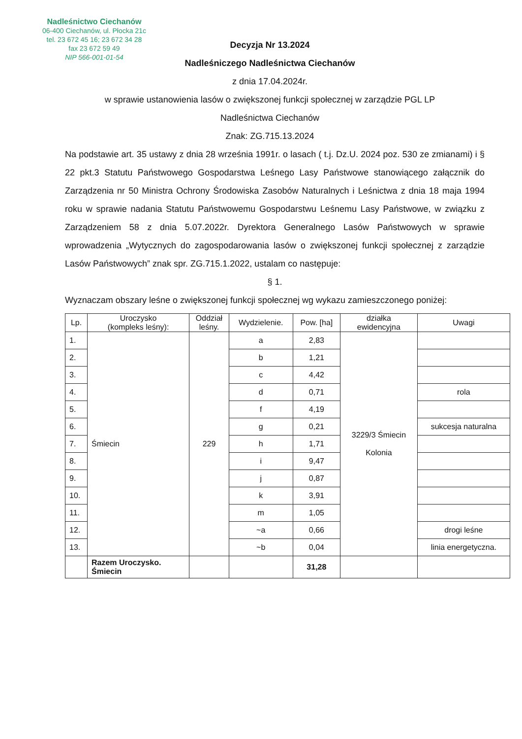Nadleśnictwo Ciechanów
06-400 Ciechanów, ul. Płocka 21c
tel. 23 672 45 16; 23 672 34 28
fax 23 672 59 49
NIP 566-001-01-54
Decyzja Nr 13.2024
Nadleśniczego Nadleśnictwa Ciechanów
z dnia 17.04.2024r.
w sprawie ustanowienia lasów o zwiększonej funkcji społecznej w zarządzie PGL LP
Nadleśnictwa Ciechanów
Znak: ZG.715.13.2024
Na podstawie art. 35 ustawy z dnia 28 września 1991r. o lasach ( t.j. Dz.U. 2024 poz. 530 ze zmianami) i § 22 pkt.3 Statutu Państwowego Gospodarstwa Leśnego Lasy Państwowe stanowiącego załącznik do Zarządzenia nr 50 Ministra Ochrony Środowiska Zasobów Naturalnych i Leśnictwa z dnia 18 maja 1994 roku w sprawie nadania Statutu Państwowemu Gospodarstwu Leśnemu Lasy Państwowe, w związku z Zarządzeniem 58 z dnia 5.07.2022r. Dyrektora Generalnego Lasów Państwowych w sprawie wprowadzenia „Wytycznych do zagospodarowania lasów o zwiększonej funkcji społecznej z zarządzie Lasów Państwowych” znak spr. ZG.715.1.2022, ustalam co następuje:
§ 1.
Wyznaczam obszary leśne o zwiększonej funkcji społecznej wg wykazu zamieszczonego poniżej:
| Lp. | Uroczysko (kompleks leśny): | Oddział leśny. | Wydzielenie. | Pow. [ha] | działka ewidencyjna | Uwagi |
| --- | --- | --- | --- | --- | --- | --- |
| 1. | Śmiecin | 229 | a | 2,83 | 3229/3 Śmiecin Kolonia | |
| 2. | | | b | 1,21 | | |
| 3. | | | c | 4,42 | | |
| 4. | | | d | 0,71 | | rola |
| 5. | | | f | 4,19 | | |
| 6. | | | g | 0,21 | | sukcesja naturalna |
| 7. | | | h | 1,71 | | |
| 8. | | | i | 9,47 | | |
| 9. | | | j | 0,87 | | |
| 10. | | | k | 3,91 | | |
| 11. | | | m | 1,05 | | |
| 12. | | | ~a | 0,66 | | drogi leśne |
| 13. | | | ~b | 0,04 | | linia energetyczna. |
| | Razem Uroczysko. Śmiecin | | | 31,28 | | |